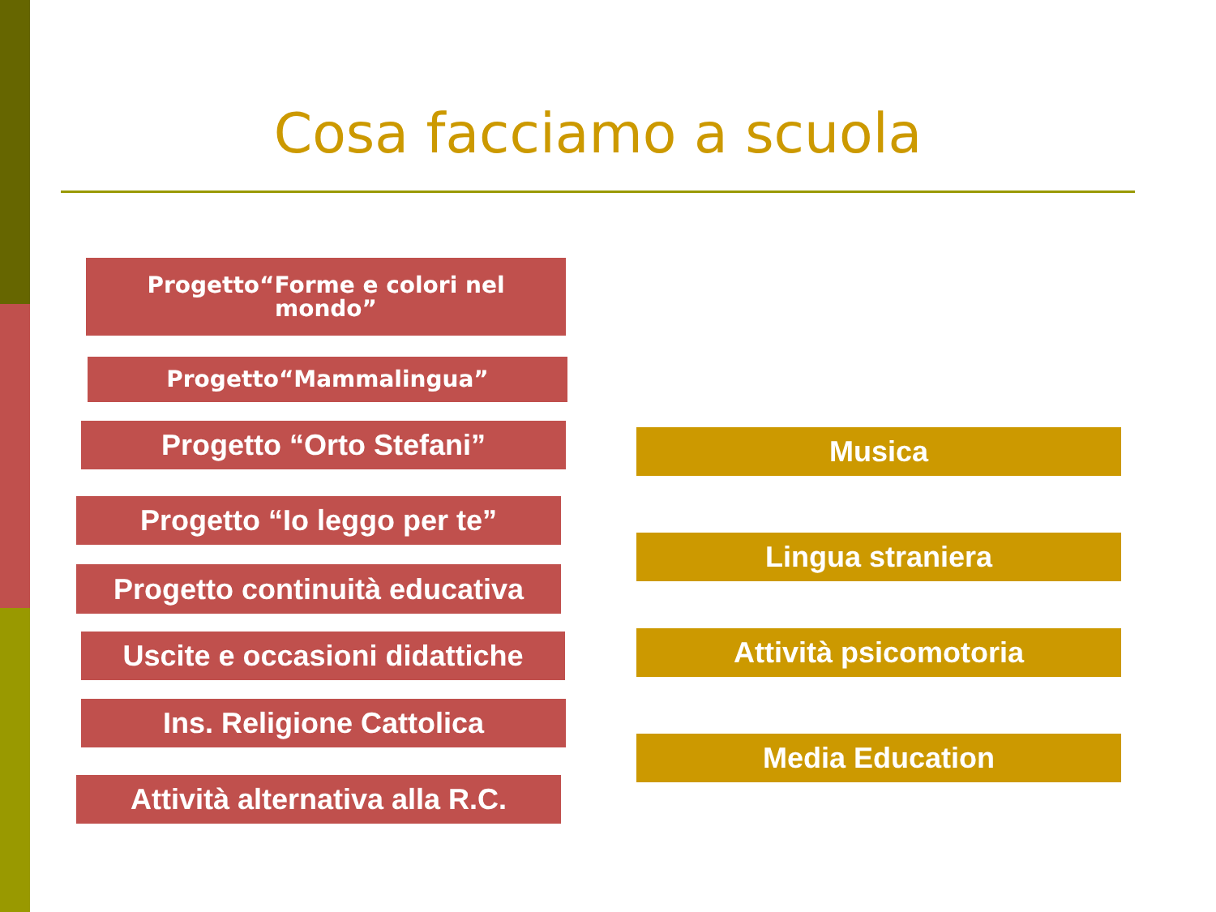Cosa facciamo a scuola
Progetto“Forme e colori nel
mondo”
Progetto“Mammalingua”
Progetto “Orto Stefani”
Progetto “Io leggo per te”
Progetto continuità educativa
Uscite e occasioni didattiche
Ins. Religione Cattolica
Attività alternativa alla R.C.
Musica
Lingua straniera
Attività psicomotoria
Media Education